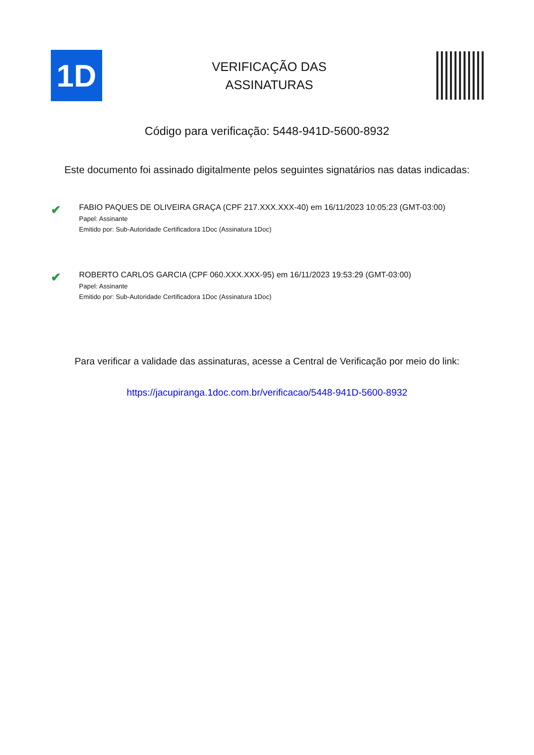1D
VERIFICAÇÃO DAS
ASSINATURAS
Código para verificação: 5448-941D-5600-8932
Este documento foi assinado digitalmente pelos seguintes signatários nas datas indicadas:
✔
FABIO PAQUES DE OLIVEIRA GRAÇA (CPF 217.XXX.XXX-40) em 16/11/2023 10:05:23 (GMT-03:00)
Papel: Assinante
Emitido por: Sub-Autoridade Certificadora 1Doc (Assinatura 1Doc)
✔
ROBERTO CARLOS GARCIA (CPF 060.XXX.XXX-95) em 16/11/2023 19:53:29 (GMT-03:00)
Papel: Assinante
Emitido por: Sub-Autoridade Certificadora 1Doc (Assinatura 1Doc)
Para verificar a validade das assinaturas, acesse a Central de Verificação por meio do link:
https://jacupiranga.1doc.com.br/verificacao/5448-941D-5600-8932